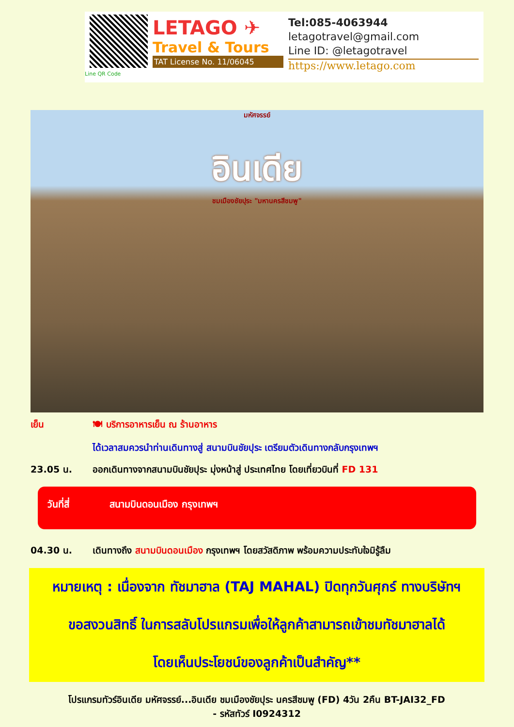Line QR Code
LETAGO ✈
Travel & Tours
TAT License No. 11/06045
Tel:085-4063944
letagotravel@gmail.com
Line ID: @letagotravel
https://www.letago.com
มหัศจรรย์
อินเดีย
ชมเมืองชัยปุระ "มหานครสีชมพู"
เย็น 🍽 บริการอาหารเย็น ณ ร้านอาหาร
ได้เวลาสมควรนำท่านเดินทางสู่ สนามบินชัยปุระ เตรียมตัวเดินทางกลับกรุงเทพฯ
23.05 น. ออกเดินทางจากสนามบินชัยปุระ มุ่งหน้าสู่ ประเทศไทย โดยเที่ยวบินที่ FD 131
วันที่สี่ สนามบินดอนเมือง กรุงเทพฯ
04.30 น. เดินทางถึง สนามบินดอนเมือง กรุงเทพฯ โดยสวัสดิภาพ พร้อมความประทับใจมิรู้ลืม
หมายเหตุ : เนื่องจาก ทัชมาฮาล (TAJ MAHAL) ปิดทุกวันศุกร์ ทางบริษัทฯ
ขอสงวนสิทธิ์ ในการสลับโปรแกรมเพื่อให้ลูกค้าสามารถเข้าชมทัชมาฮาลได้
โดยเห็นประโยชน์ของลูกค้าเป็นสำคัญ**
โปรแกรมทัวร์อินเดีย มหัศจรรย์...อินเดีย ชมเมืองชัยปุระ นครสีชมพู (FD) 4วัน 2คืน BT-JAI32_FD
- รหัสทัวร์ I0924312